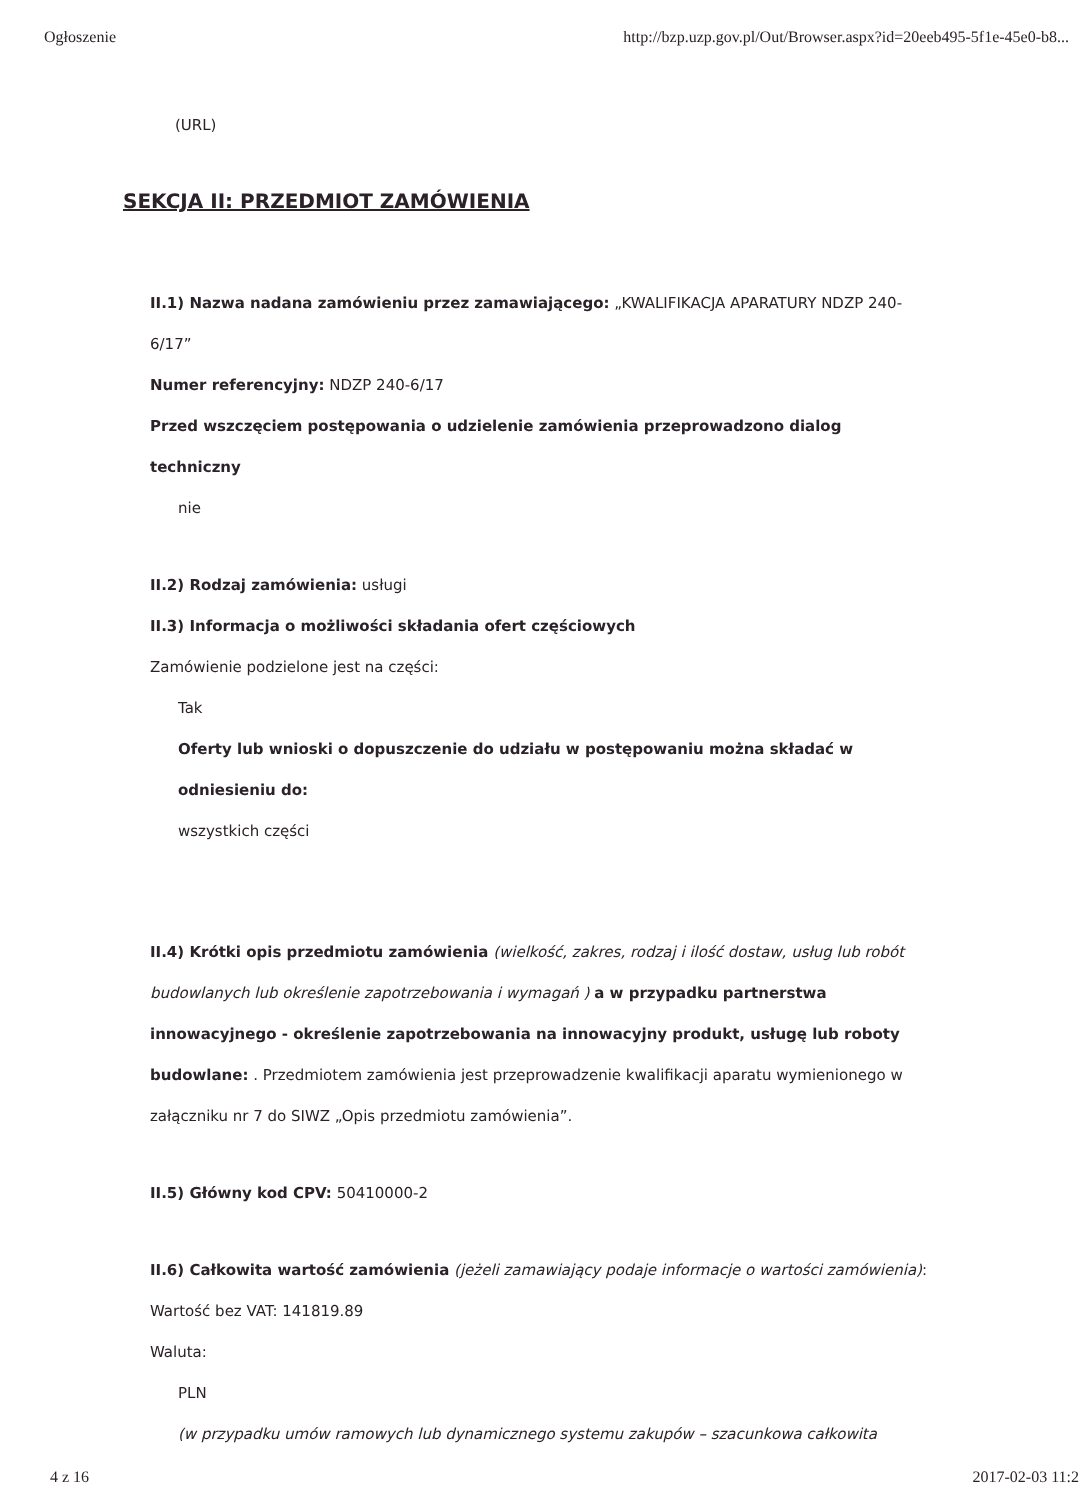Ogłoszenie http://bzp.uzp.gov.pl/Out/Browser.aspx?id=20eeb495-5f1e-45e0-b8...
(URL)
SEKCJA II: PRZEDMIOT ZAMÓWIENIA
II.1) Nazwa nadana zamówieniu przez zamawiającego: „KWALIFIKACJA APARATURY NDZP 240-6/17”
Numer referencyjny: NDZP 240-6/17
Przed wszczęciem postępowania o udzielenie zamówienia przeprowadzono dialog techniczny
nie
II.2) Rodzaj zamówienia: usługi
II.3) Informacja o możliwości składania ofert częściowych
Zamówienie podzielone jest na części:
Tak
Oferty lub wnioski o dopuszczenie do udziału w postępowaniu można składać w odniesieniu do:
wszystkich części
II.4) Krótki opis przedmiotu zamówienia (wielkość, zakres, rodzaj i ilość dostaw, usług lub robót budowlanych lub określenie zapotrzebowania i wymagań ) a w przypadku partnerstwa innowacyjnego - określenie zapotrzebowania na innowacyjny produkt, usługę lub roboty budowlane: . Przedmiotem zamówienia jest przeprowadzenie kwalifikacji aparatu wymienionego w załączniku nr 7 do SIWZ „Opis przedmiotu zamówienia”.
II.5) Główny kod CPV: 50410000-2
II.6) Całkowita wartość zamówienia (jeżeli zamawiający podaje informacje o wartości zamówienia):
Wartość bez VAT: 141819.89
Waluta:
PLN
(w przypadku umów ramowych lub dynamicznego systemu zakupów – szacunkowa całkowita
4 z 16 2017-02-03 11:2